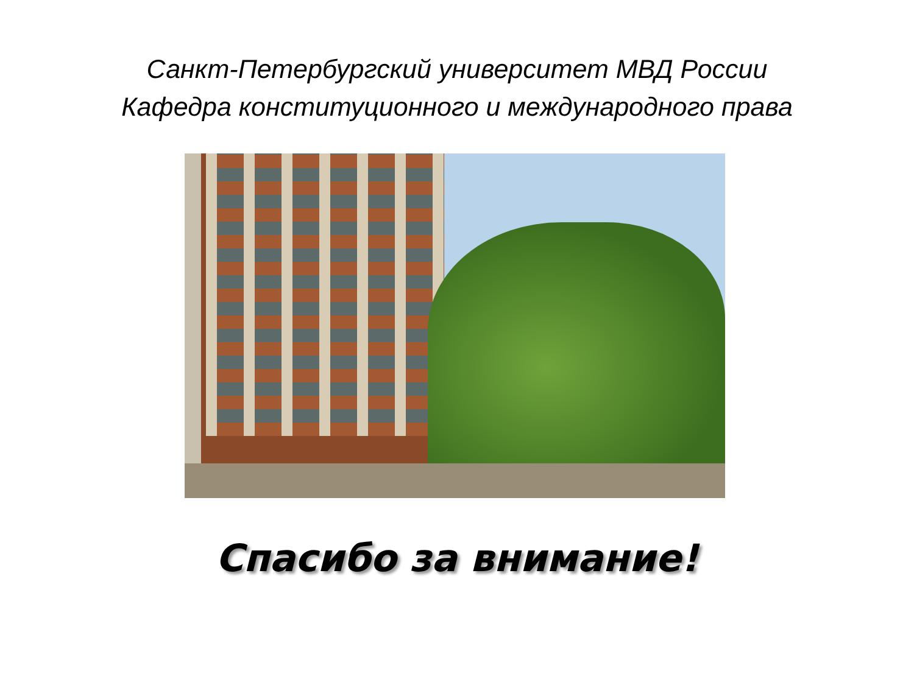Санкт-Петербургский университет МВД России
Кафедра конституционного и международного права
Спасибо за внимание!